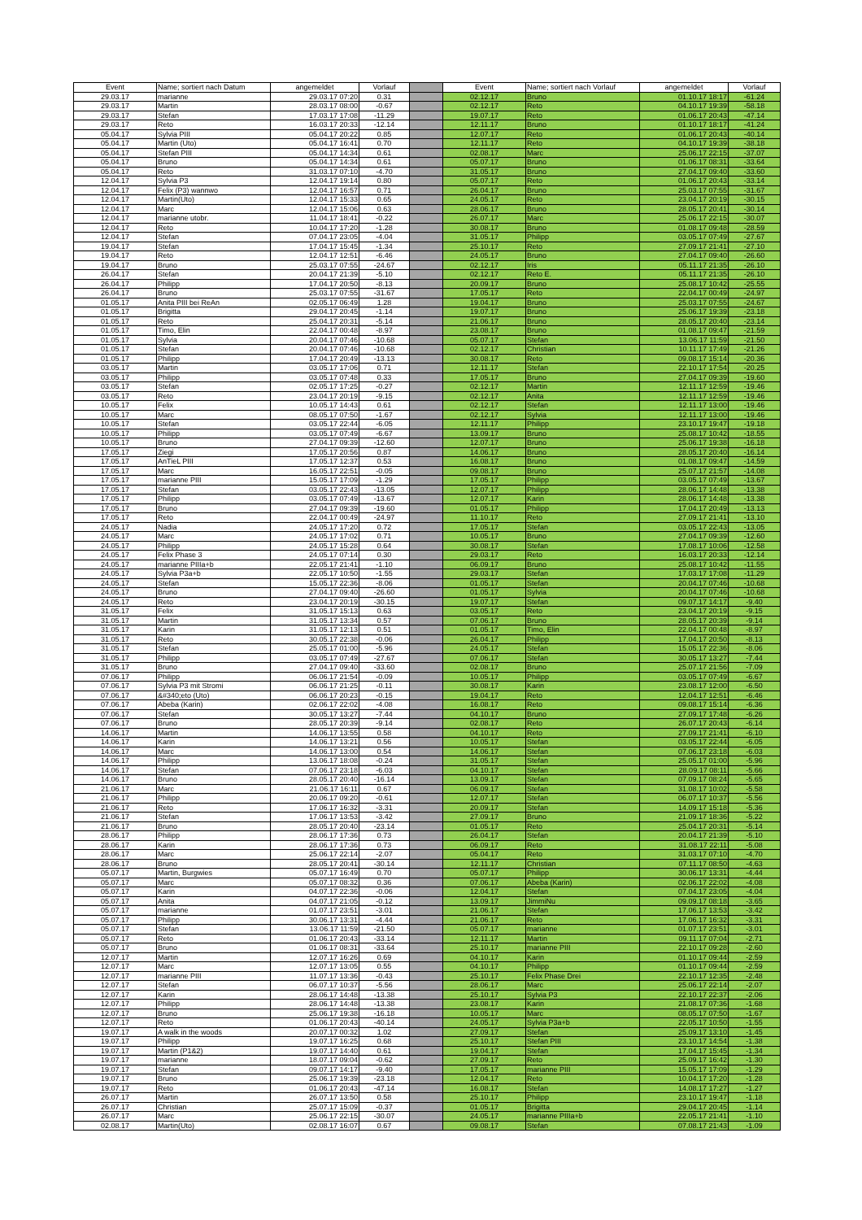| Event | Name; sortiert nach Datum | angemeldet | Vorlauf | | Event | Name; sortiert nach Vorlauf | angemeldet | Vorlauf |
| --- | --- | --- | --- | --- | --- | --- | --- | --- |
| 29.03.17 | marianne | 29.03.17 07:20 | 0.31 | | 02.12.17 | Bruno | 01.10.17 18:17 | -61.24 |
| 29.03.17 | Martin | 28.03.17 08:00 | -0.67 | | 02.12.17 | Reto | 04.10.17 19:39 | -58.18 |
| 29.03.17 | Stefan | 17.03.17 17:08 | -11.29 | | 19.07.17 | Reto | 01.06.17 20:43 | -47.14 |
| 29.03.17 | Reto | 16.03.17 20:33 | -12.14 | | 12.11.17 | Bruno | 01.10.17 18:17 | -41.24 |
| 05.04.17 | Sylvia PIII | 05.04.17 20:22 | 0.85 | | 12.07.17 | Reto | 01.06.17 20:43 | -40.14 |
| 05.04.17 | Martin (Uto) | 05.04.17 16:41 | 0.70 | | 12.11.17 | Reto | 04.10.17 19:39 | -38.18 |
| 05.04.17 | Stefan PIII | 05.04.17 14:34 | 0.61 | | 02.08.17 | Marc | 25.06.17 22:15 | -37.07 |
| 05.04.17 | Bruno | 05.04.17 14:34 | 0.61 | | 05.07.17 | Bruno | 01.06.17 08:31 | -33.64 |
| 05.04.17 | Reto | 31.03.17 07:10 | -4.70 | | 31.05.17 | Bruno | 27.04.17 09:40 | -33.60 |
| 12.04.17 | Sylvia P3 | 12.04.17 19:14 | 0.80 | | 05.07.17 | Reto | 01.06.17 20:43 | -33.14 |
| 12.04.17 | Felix (P3) wannwo | 12.04.17 16:57 | 0.71 | | 26.04.17 | Bruno | 25.03.17 07:55 | -31.67 |
| 12.04.17 | Martin(Uto) | 12.04.17 15:33 | 0.65 | | 24.05.17 | Reto | 23.04.17 20:19 | -30.15 |
| 12.04.17 | Marc | 12.04.17 15:06 | 0.63 | | 28.06.17 | Bruno | 28.05.17 20:41 | -30.14 |
| 12.04.17 | marianne utobr. | 11.04.17 18:41 | -0.22 | | 26.07.17 | Marc | 25.06.17 22:15 | -30.07 |
| 12.04.17 | Reto | 10.04.17 17:20 | -1.28 | | 30.08.17 | Bruno | 01.08.17 09:48 | -28.59 |
| 12.04.17 | Stefan | 07.04.17 23:05 | -4.04 | | 31.05.17 | Philipp | 03.05.17 07:49 | -27.67 |
| 19.04.17 | Stefan | 17.04.17 15:45 | -1.34 | | 25.10.17 | Reto | 27.09.17 21:41 | -27.10 |
| 19.04.17 | Reto | 12.04.17 12:51 | -6.46 | | 24.05.17 | Bruno | 27.04.17 09:40 | -26.60 |
| 19.04.17 | Bruno | 25.03.17 07:55 | -24.67 | | 02.12.17 | Iris | 05.11.17 21:35 | -26.10 |
| 26.04.17 | Stefan | 20.04.17 21:39 | -5.10 | | 02.12.17 | Reto E. | 05.11.17 21:35 | -26.10 |
| 26.04.17 | Philipp | 17.04.17 20:50 | -8.13 | | 20.09.17 | Bruno | 25.08.17 10:42 | -25.55 |
| 26.04.17 | Bruno | 25.03.17 07:55 | -31.67 | | 17.05.17 | Reto | 22.04.17 00:49 | -24.97 |
| 01.05.17 | Anita PIII bei ReAn | 02.05.17 06:49 | 1.28 | | 19.04.17 | Bruno | 25.03.17 07:55 | -24.67 |
| 01.05.17 | Brigitta | 29.04.17 20:45 | -1.14 | | 19.07.17 | Bruno | 25.06.17 19:39 | -23.18 |
| 01.05.17 | Reto | 25.04.17 20:31 | -5.14 | | 21.06.17 | Bruno | 28.05.17 20:40 | -23.14 |
| 01.05.17 | Timo, Elin | 22.04.17 00:48 | -8.97 | | 23.08.17 | Bruno | 01.08.17 09:47 | -21.59 |
| 01.05.17 | Sylvia | 20.04.17 07:46 | -10.68 | | 05.07.17 | Stefan | 13.06.17 11:59 | -21.50 |
| 01.05.17 | Stefan | 20.04.17 07:46 | -10.68 | | 02.12.17 | Christian | 10.11.17 17:49 | -21.26 |
| 01.05.17 | Philipp | 17.04.17 20:49 | -13.13 | | 30.08.17 | Reto | 09.08.17 15:14 | -20.36 |
| 03.05.17 | Martin | 03.05.17 17:06 | 0.71 | | 12.11.17 | Stefan | 22.10.17 17:54 | -20.25 |
| 03.05.17 | Philipp | 03.05.17 07:48 | 0.33 | | 17.05.17 | Bruno | 27.04.17 09:39 | -19.60 |
| 03.05.17 | Stefan | 02.05.17 17:25 | -0.27 | | 02.12.17 | Martin | 12.11.17 12:59 | -19.46 |
| 03.05.17 | Reto | 23.04.17 20:19 | -9.15 | | 02.12.17 | Anita | 12.11.17 12:59 | -19.46 |
| 10.05.17 | Felix | 10.05.17 14:43 | 0.61 | | 02.12.17 | Stefan | 12.11.17 13:00 | -19.46 |
| 10.05.17 | Marc | 08.05.17 07:50 | -1.67 | | 02.12.17 | Sylvia | 12.11.17 13:00 | -19.46 |
| 10.05.17 | Stefan | 03.05.17 22:44 | -6.05 | | 12.11.17 | Philipp | 23.10.17 19:47 | -19.18 |
| 10.05.17 | Philipp | 03.05.17 07:49 | -6.67 | | 13.09.17 | Bruno | 25.08.17 10:42 | -18.55 |
| 10.05.17 | Bruno | 27.04.17 09:39 | -12.60 | | 12.07.17 | Bruno | 25.06.17 19:38 | -16.18 |
| 17.05.17 | Ziegi | 17.05.17 20:56 | 0.87 | | 14.06.17 | Bruno | 28.05.17 20:40 | -16.14 |
| 17.05.17 | AnTieL PIII | 17.05.17 12:37 | 0.53 | | 16.08.17 | Bruno | 01.08.17 09:47 | -14.59 |
| 17.05.17 | Marc | 16.05.17 22:51 | -0.05 | | 09.08.17 | Bruno | 25.07.17 21:57 | -14.08 |
| 17.05.17 | marianne PIII | 15.05.17 17:09 | -1.29 | | 17.05.17 | Philipp | 03.05.17 07:49 | -13.67 |
| 17.05.17 | Stefan | 03.05.17 22:43 | -13.05 | | 12.07.17 | Philipp | 28.06.17 14:48 | -13.38 |
| 17.05.17 | Philipp | 03.05.17 07:49 | -13.67 | | 12.07.17 | Karin | 28.06.17 14:48 | -13.38 |
| 17.05.17 | Bruno | 27.04.17 09:39 | -19.60 | | 01.05.17 | Philipp | 17.04.17 20:49 | -13.13 |
| 17.05.17 | Reto | 22.04.17 00:49 | -24.97 | | 11.10.17 | Reto | 27.09.17 21:41 | -13.10 |
| 24.05.17 | Nadia | 24.05.17 17:20 | 0.72 | | 17.05.17 | Stefan | 03.05.17 22:43 | -13.05 |
| 24.05.17 | Marc | 24.05.17 17:02 | 0.71 | | 10.05.17 | Bruno | 27.04.17 09:39 | -12.60 |
| 24.05.17 | Philipp | 24.05.17 15:28 | 0.64 | | 30.08.17 | Stefan | 17.08.17 10:06 | -12.58 |
| 24.05.17 | Felix Phase 3 | 24.05.17 07:14 | 0.30 | | 29.03.17 | Reto | 16.03.17 20:33 | -12.14 |
| 24.05.17 | marianne PIIIa+b | 22.05.17 21:41 | -1.10 | | 06.09.17 | Bruno | 25.08.17 10:42 | -11.55 |
| 24.05.17 | Sylvia P3a+b | 22.05.17 10:50 | -1.55 | | 29.03.17 | Stefan | 17.03.17 17:08 | -11.29 |
| 24.05.17 | Stefan | 15.05.17 22:36 | -8.06 | | 01.05.17 | Stefan | 20.04.17 07:46 | -10.68 |
| 24.05.17 | Bruno | 27.04.17 09:40 | -26.60 | | 01.05.17 | Sylvia | 20.04.17 07:46 | -10.68 |
| 24.05.17 | Reto | 23.04.17 20:19 | -30.15 | | 19.07.17 | Stefan | 09.07.17 14:17 | -9.40 |
| 31.05.17 | Felix | 31.05.17 15:13 | 0.63 | | 03.05.17 | Reto | 23.04.17 20:19 | -9.15 |
| 31.05.17 | Martin | 31.05.17 13:34 | 0.57 | | 07.06.17 | Bruno | 28.05.17 20:39 | -9.14 |
| 31.05.17 | Karin | 31.05.17 12:13 | 0.51 | | 01.05.17 | Timo, Elin | 22.04.17 00:48 | -8.97 |
| 31.05.17 | Reto | 30.05.17 22:38 | -0.06 | | 26.04.17 | Philipp | 17.04.17 20:50 | -8.13 |
| 31.05.17 | Stefan | 25.05.17 01:00 | -5.96 | | 24.05.17 | Stefan | 15.05.17 22:36 | -8.06 |
| 31.05.17 | Philipp | 03.05.17 07:49 | -27.67 | | 07.06.17 | Stefan | 30.05.17 13:27 | -7.44 |
| 31.05.17 | Bruno | 27.04.17 09:40 | -33.60 | | 02.08.17 | Bruno | 25.07.17 21:56 | -7.09 |
| 07.06.17 | Philipp | 06.06.17 21:54 | -0.09 | | 10.05.17 | Philipp | 03.05.17 07:49 | -6.67 |
| 07.06.17 | Sylvia P3 mit Stromi | 06.06.17 21:25 | -0.11 | | 30.08.17 | Karin | 23.08.17 12:00 | -6.50 |
| 07.06.17 | &#340;eto (Uto) | 06.06.17 20:23 | -0.15 | | 19.04.17 | Reto | 12.04.17 12:51 | -6.46 |
| 07.06.17 | Abeba (Karin) | 02.06.17 22:02 | -4.08 | | 16.08.17 | Reto | 09.08.17 15:14 | -6.36 |
| 07.06.17 | Stefan | 30.05.17 13:27 | -7.44 | | 04.10.17 | Bruno | 27.09.17 17:48 | -6.26 |
| 07.06.17 | Bruno | 28.05.17 20:39 | -9.14 | | 02.08.17 | Reto | 26.07.17 20:43 | -6.14 |
| 14.06.17 | Martin | 14.06.17 13:55 | 0.58 | | 04.10.17 | Reto | 27.09.17 21:41 | -6.10 |
| 14.06.17 | Karin | 14.06.17 13:21 | 0.56 | | 10.05.17 | Stefan | 03.05.17 22:44 | -6.05 |
| 14.06.17 | Marc | 14.06.17 13:00 | 0.54 | | 14.06.17 | Stefan | 07.06.17 23:18 | -6.03 |
| 14.06.17 | Philipp | 13.06.17 18:08 | -0.24 | | 31.05.17 | Stefan | 25.05.17 01:00 | -5.96 |
| 14.06.17 | Stefan | 07.06.17 23:18 | -6.03 | | 04.10.17 | Stefan | 28.09.17 08:11 | -5.66 |
| 14.06.17 | Bruno | 28.05.17 20:40 | -16.14 | | 13.09.17 | Stefan | 07.09.17 08:24 | -5.65 |
| 21.06.17 | Marc | 21.06.17 16:11 | 0.67 | | 06.09.17 | Stefan | 31.08.17 10:02 | -5.58 |
| 21.06.17 | Philipp | 20.06.17 09:20 | -0.61 | | 12.07.17 | Stefan | 06.07.17 10:37 | -5.56 |
| 21.06.17 | Reto | 17.06.17 16:32 | -3.31 | | 20.09.17 | Stefan | 14.09.17 15:18 | -5.36 |
| 21.06.17 | Stefan | 17.06.17 13:53 | -3.42 | | 27.09.17 | Bruno | 21.09.17 18:36 | -5.22 |
| 21.06.17 | Bruno | 28.05.17 20:40 | -23.14 | | 01.05.17 | Reto | 25.04.17 20:31 | -5.14 |
| 28.06.17 | Philipp | 28.06.17 17:36 | 0.73 | | 26.04.17 | Stefan | 20.04.17 21:39 | -5.10 |
| 28.06.17 | Karin | 28.06.17 17:36 | 0.73 | | 06.09.17 | Reto | 31.08.17 22:11 | -5.08 |
| 28.06.17 | Marc | 25.06.17 22:14 | -2.07 | | 05.04.17 | Reto | 31.03.17 07:10 | -4.70 |
| 28.06.17 | Bruno | 28.05.17 20:41 | -30.14 | | 12.11.17 | Christian | 07.11.17 08:50 | -4.63 |
| 05.07.17 | Martin, Burgwies | 05.07.17 16:49 | 0.70 | | 05.07.17 | Philipp | 30.06.17 13:31 | -4.44 |
| 05.07.17 | Marc | 05.07.17 08:32 | 0.36 | | 07.06.17 | Abeba (Karin) | 02.06.17 22:02 | -4.08 |
| 05.07.17 | Karin | 04.07.17 22:36 | -0.06 | | 12.04.17 | Stefan | 07.04.17 23:05 | -4.04 |
| 05.07.17 | Anita | 04.07.17 21:05 | -0.12 | | 13.09.17 | JimmiNu | 09.09.17 08:18 | -3.65 |
| 05.07.17 | marianne | 01.07.17 23:51 | -3.01 | | 21.06.17 | Stefan | 17.06.17 13:53 | -3.42 |
| 05.07.17 | Philipp | 30.06.17 13:31 | -4.44 | | 21.06.17 | Reto | 17.06.17 16:32 | -3.31 |
| 05.07.17 | Stefan | 13.06.17 11:59 | -21.50 | | 05.07.17 | marianne | 01.07.17 23:51 | -3.01 |
| 05.07.17 | Reto | 01.06.17 20:43 | -33.14 | | 12.11.17 | Martin | 09.11.17 07:04 | -2.71 |
| 05.07.17 | Bruno | 01.06.17 08:31 | -33.64 | | 25.10.17 | marianne PIII | 22.10.17 09:28 | -2.60 |
| 12.07.17 | Martin | 12.07.17 16:26 | 0.69 | | 04.10.17 | Karin | 01.10.17 09:44 | -2.59 |
| 12.07.17 | Marc | 12.07.17 13:05 | 0.55 | | 04.10.17 | Philipp | 01.10.17 09:44 | -2.59 |
| 12.07.17 | marianne PIII | 11.07.17 13:36 | -0.43 | | 25.10.17 | Felix Phase Drei | 22.10.17 12:35 | -2.48 |
| 12.07.17 | Stefan | 06.07.17 10:37 | -5.56 | | 28.06.17 | Marc | 25.06.17 22:14 | -2.07 |
| 12.07.17 | Karin | 28.06.17 14:48 | -13.38 | | 25.10.17 | Sylvia P3 | 22.10.17 22:37 | -2.06 |
| 12.07.17 | Philipp | 28.06.17 14:48 | -13.38 | | 23.08.17 | Karin | 21.08.17 07:36 | -1.68 |
| 12.07.17 | Bruno | 25.06.17 19:38 | -16.18 | | 10.05.17 | Marc | 08.05.17 07:50 | -1.67 |
| 12.07.17 | Reto | 01.06.17 20:43 | -40.14 | | 24.05.17 | Sylvia P3a+b | 22.05.17 10:50 | -1.55 |
| 19.07.17 | A walk in the woods | 20.07.17 00:32 | 1.02 | | 27.09.17 | Stefan | 25.09.17 13:10 | -1.45 |
| 19.07.17 | Philipp | 19.07.17 16:25 | 0.68 | | 25.10.17 | Stefan PIII | 23.10.17 14:54 | -1.38 |
| 19.07.17 | Martin (P1&2) | 19.07.17 14:40 | 0.61 | | 19.04.17 | Stefan | 17.04.17 15:45 | -1.34 |
| 19.07.17 | marianne | 18.07.17 09:04 | -0.62 | | 27.09.17 | Reto | 25.09.17 16:42 | -1.30 |
| 19.07.17 | Stefan | 09.07.17 14:17 | -9.40 | | 17.05.17 | marianne PIII | 15.05.17 17:09 | -1.29 |
| 19.07.17 | Bruno | 25.06.17 19:39 | -23.18 | | 12.04.17 | Reto | 10.04.17 17:20 | -1.28 |
| 19.07.17 | Reto | 01.06.17 20:43 | -47.14 | | 16.08.17 | Stefan | 14.08.17 17:27 | -1.27 |
| 26.07.17 | Martin | 26.07.17 13:50 | 0.58 | | 25.10.17 | Philipp | 23.10.17 19:47 | -1.18 |
| 26.07.17 | Christian | 25.07.17 15:09 | -0.37 | | 01.05.17 | Brigitta | 29.04.17 20:45 | -1.14 |
| 26.07.17 | Marc | 25.06.17 22:15 | -30.07 | | 24.05.17 | marianne PIIIa+b | 22.05.17 21:41 | -1.10 |
| 02.08.17 | Martin(Uto) | 02.08.17 16:07 | 0.67 | | 09.08.17 | Stefan | 07.08.17 21:43 | -1.09 |